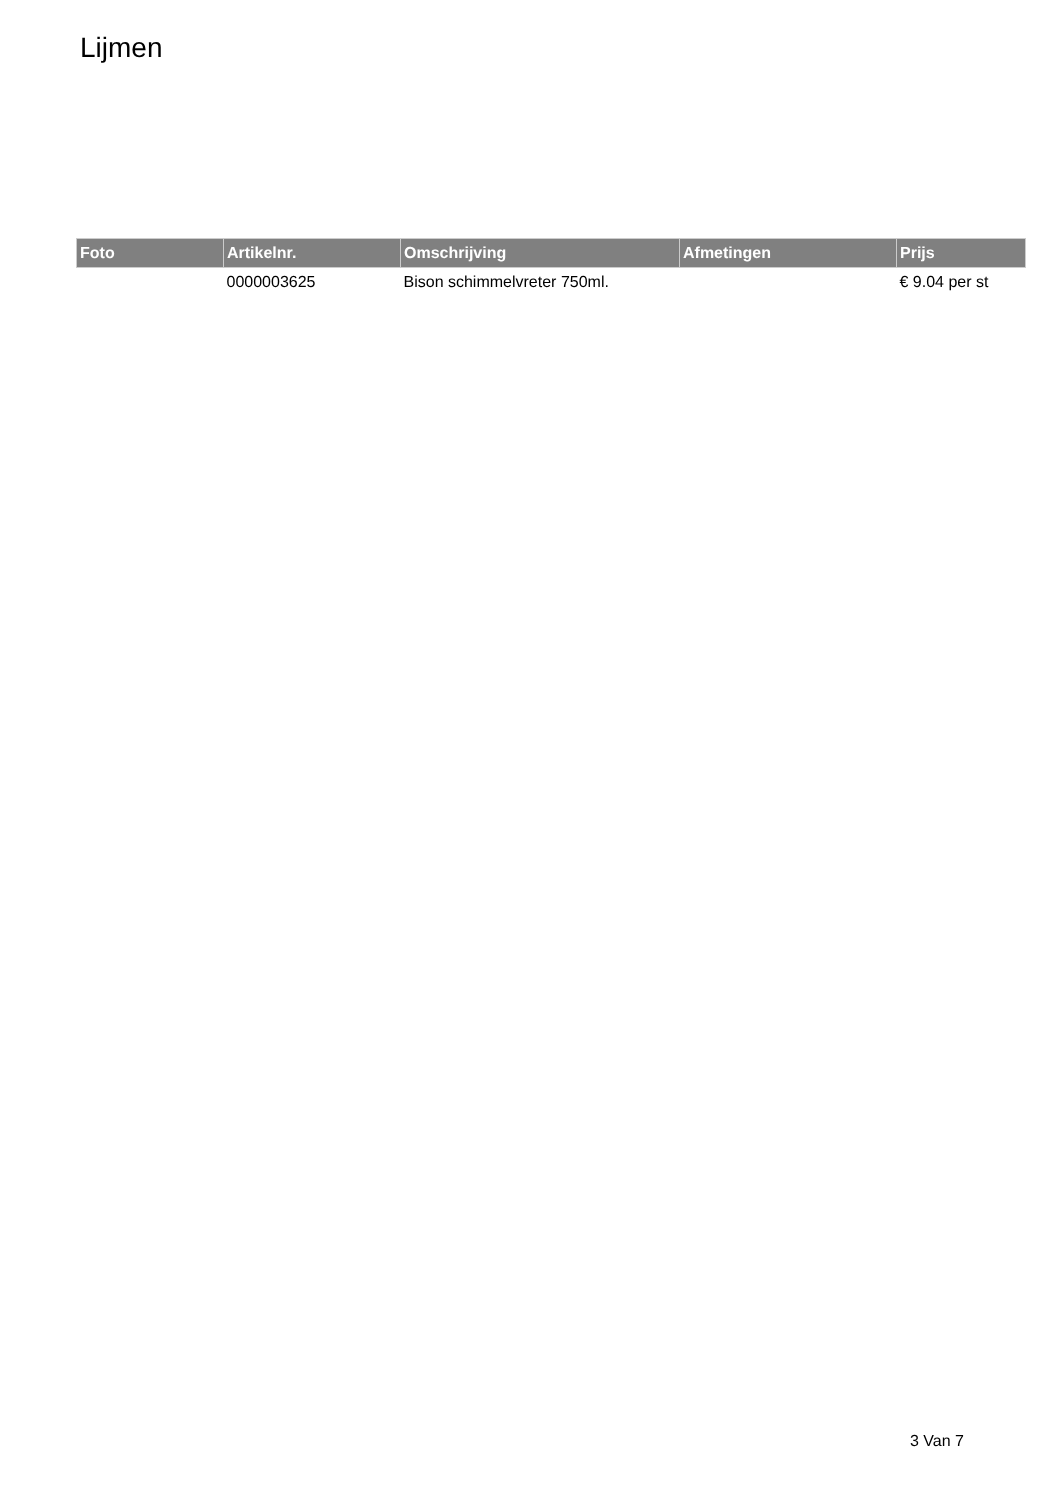Lijmen
| Foto | Artikelnr. | Omschrijving | Afmetingen | Prijs |
| --- | --- | --- | --- | --- |
| | 0000003625 | Bison schimmelvreter 750ml. | | € 9.04 per st |
3 Van 7